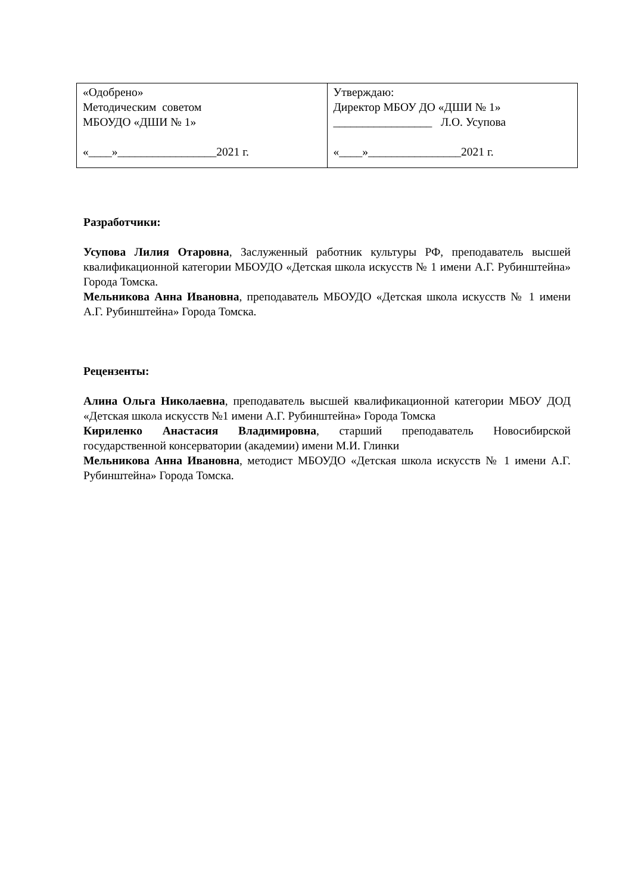| «Одобрено» Методическим советом МБОУДО «ДШИ № 1» «____»_________________2021 г. | Утверждаю: Директор МБОУ ДО «ДШИ № 1» _________________ Л.О. Усупова «____»________________2021 г. |
Разработчики:
Усупова Лилия Отаровна, Заслуженный работник культуры РФ, преподаватель высшей квалификационной категории МБОУДО «Детская школа искусств № 1 имени А.Г. Рубинштейна» Города Томска.
Мельникова Анна Ивановна, преподаватель МБОУДО «Детская школа искусств № 1 имени А.Г. Рубинштейна» Города Томска.
Рецензенты:
Алина Ольга Николаевна, преподаватель высшей квалификационной категории МБОУ ДОД «Детская школа искусств №1 имени А.Г. Рубинштейна» Города Томска
Кириленко Анастасия Владимировна, старший преподаватель Новосибирской государственной консерватории (академии) имени М.И. Глинки
Мельникова Анна Ивановна, методист МБОУДО «Детская школа искусств № 1 имени А.Г. Рубинштейна» Города Томска.